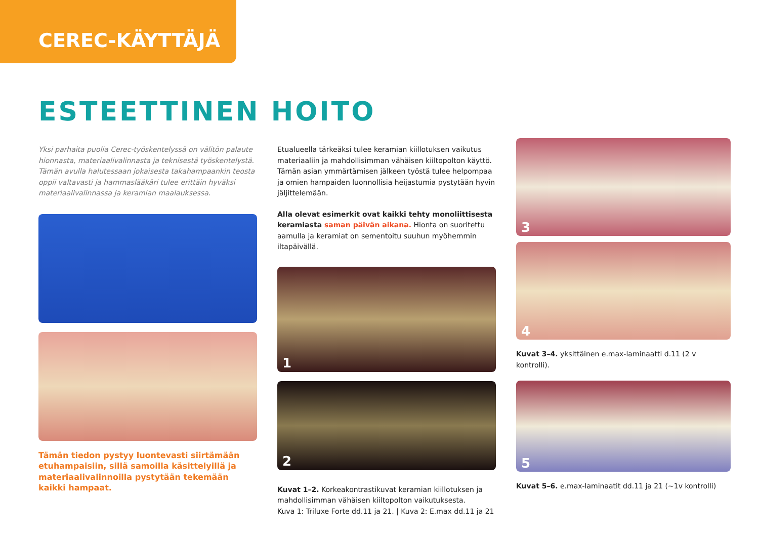CEREC-KÄYTTÄJÄ
ESTEETTINEN HOITO
Yksi parhaita puolia Cerec-työskentelyssä on välitön palaute hionnasta, materiaalivalinnasta ja teknisestä työskentelystä. Tämän avulla halutessaan jokaisesta takahampaankin teosta oppii valtavasti ja hammaslääkäri tulee erittäin hyväksi materiaalivalinnassa ja keramian maalauksessa.
Tämän tiedon pystyy luontevasti siirtämään etuhampaisiin, sillä samoilla käsittelyillä ja materiaalivalinnoilla pystytään tekemään kaikki hampaat.
Etualueella tärkeäksi tulee keramian kiillotuksen vaikutus materiaaliin ja mahdollisimman vähäisen kiiltopolton käyttö. Tämän asian ymmärtämisen jälkeen työstä tulee helpompaa ja omien hampaiden luonnollisia heijastumia pystytään hyvin jäljittelemään.
Alla olevat esimerkit ovat kaikki tehty monoliittisesta keramiasta saman päivän aikana. Hionta on suoritettu aamulla ja keramiat on sementoitu suuhun myöhemmin iltapäivällä.
1
2
Kuvat 1–2. Korkeakontrastikuvat keramian kiillotuksen ja mahdollisimman vähäisen kiiltopolton vaikutuksesta.
Kuva 1: Triluxe Forte dd.11 ja 21. | Kuva 2: E.max dd.11 ja 21
3
4
Kuvat 3–4. yksittäinen e.max-laminaatti d.11 (2 v kontrolli).
5
Kuvat 5–6. e.max-laminaatit dd.11 ja 21 (~1v kontrolli)